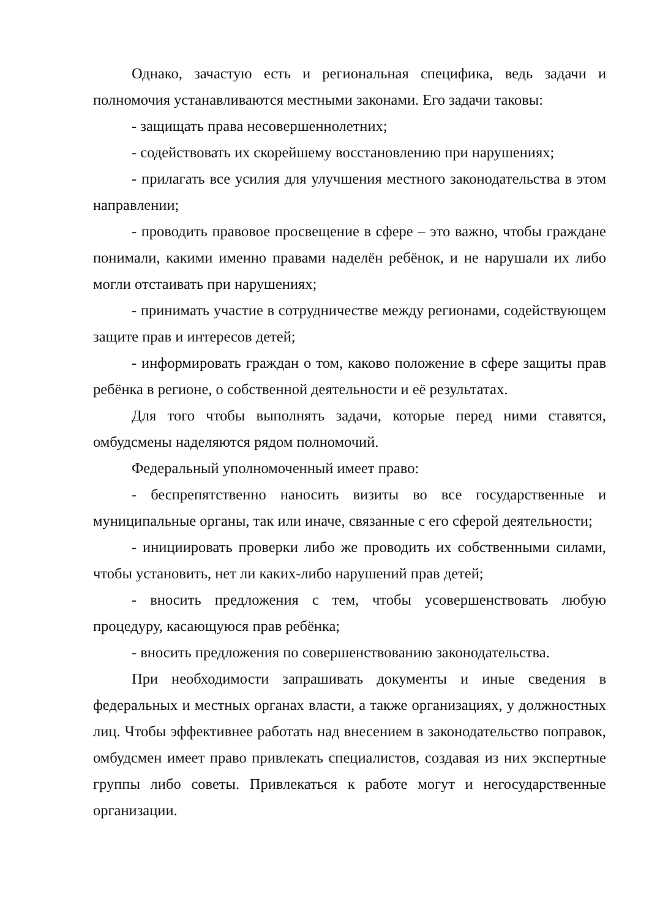Однако, зачастую есть и региональная специфика, ведь задачи и полномочия устанавливаются местными законами. Его задачи таковы:
- защищать права несовершеннолетних;
- содействовать их скорейшему восстановлению при нарушениях;
- прилагать все усилия для улучшения местного законодательства в этом направлении;
- проводить правовое просвещение в сфере – это важно, чтобы граждане понимали, какими именно правами наделён ребёнок, и не нарушали их либо могли отстаивать при нарушениях;
- принимать участие в сотрудничестве между регионами, содействующем защите прав и интересов детей;
- информировать граждан о том, каково положение в сфере защиты прав ребёнка в регионе, о собственной деятельности и её результатах.
Для того чтобы выполнять задачи, которые перед ними ставятся, омбудсмены наделяются рядом полномочий.
Федеральный уполномоченный имеет право:
- беспрепятственно наносить визиты во все государственные и муниципальные органы, так или иначе, связанные с его сферой деятельности;
- инициировать проверки либо же проводить их собственными силами, чтобы установить, нет ли каких-либо нарушений прав детей;
- вносить предложения с тем, чтобы усовершенствовать любую процедуру, касающуюся прав ребёнка;
- вносить предложения по совершенствованию законодательства.
При необходимости запрашивать документы и иные сведения в федеральных и местных органах власти, а также организациях, у должностных лиц. Чтобы эффективнее работать над внесением в законодательство поправок, омбудсмен имеет право привлекать специалистов, создавая из них экспертные группы либо советы. Привлекаться к работе могут и негосударственные организации.